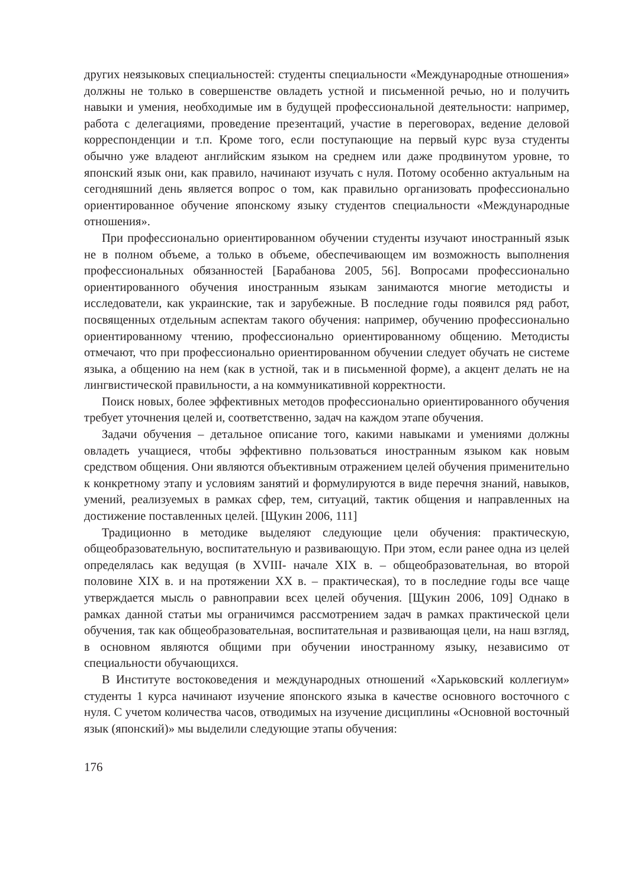других неязыковых специальностей: студенты специальности «Международные отношения» должны не только в совершенстве овладеть устной и письменной речью, но и получить навыки и умения, необходимые им в будущей профессиональной деятельности: например, работа с делегациями, проведение презентаций, участие в переговорах, ведение деловой корреспонденции и т.п. Кроме того, если поступающие на первый курс вуза студенты обычно уже владеют английским языком на среднем или даже продвинутом уровне, то японский язык они, как правило, начинают изучать с нуля. Потому особенно актуальным на сегодняшний день является вопрос о том, как правильно организовать профессионально ориентированное обучение японскому языку студентов специальности «Международные отношения».
При профессионально ориентированном обучении студенты изучают иностранный язык не в полном объеме, а только в объеме, обеспечивающем им возможность выполнения профессиональных обязанностей [Барабанова 2005, 56]. Вопросами профессионально ориентированного обучения иностранным языкам занимаются многие методисты и исследователи, как украинские, так и зарубежные. В последние годы появился ряд работ, посвященных отдельным аспектам такого обучения: например, обучению профессионально ориентированному чтению, профессионально ориентированному общению. Методисты отмечают, что при профессионально ориентированном обучении следует обучать не системе языка, а общению на нем (как в устной, так и в письменной форме), а акцент делать не на лингвистической правильности, а на коммуникативной корректности.
Поиск новых, более эффективных методов профессионально ориентированного обучения требует уточнения целей и, соответственно, задач на каждом этапе обучения.
Задачи обучения – детальное описание того, какими навыками и умениями должны овладеть учащиеся, чтобы эффективно пользоваться иностранным языком как новым средством общения. Они являются объективным отражением целей обучения применительно к конкретному этапу и условиям занятий и формулируются в виде перечня знаний, навыков, умений, реализуемых в рамках сфер, тем, ситуаций, тактик общения и направленных на достижение поставленных целей. [Щукин 2006, 111]
Традиционно в методике выделяют следующие цели обучения: практическую, общеобразовательную, воспитательную и развивающую. При этом, если ранее одна из целей определялась как ведущая (в XVIII- начале XIX в. – общеобразовательная, во второй половине XIX в. и на протяжении XX в. – практическая), то в последние годы все чаще утверждается мысль о равноправии всех целей обучения. [Щукин 2006, 109] Однако в рамках данной статьи мы ограничимся рассмотрением задач в рамках практической цели обучения, так как общеобразовательная, воспитательная и развивающая цели, на наш взгляд, в основном являются общими при обучении иностранному языку, независимо от специальности обучающихся.
В Институте востоковедения и международных отношений «Харьковский коллегиум» студенты 1 курса начинают изучение японского языка в качестве основного восточного с нуля. С учетом количества часов, отводимых на изучение дисциплины «Основной восточный язык (японский)» мы выделили следующие этапы обучения:
176